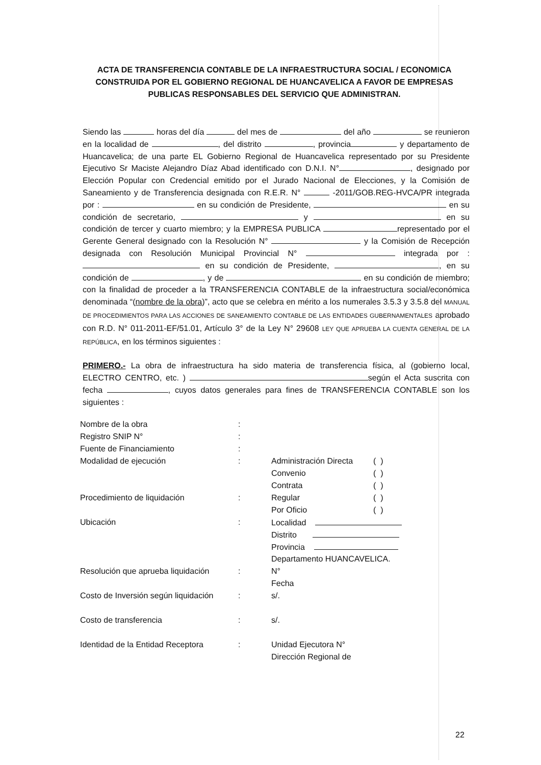ACTA DE TRANSFERENCIA CONTABLE DE LA INFRAESTRUCTURA SOCIAL / ECONOMICA CONSTRUIDA POR EL GOBIERNO REGIONAL DE HUANCAVELICA A FAVOR DE EMPRESAS PUBLICAS RESPONSABLES DEL SERVICIO QUE ADMINISTRAN.
Siendo las horas del día del mes de del año se reunieron en la localidad de , del distrito , provincia y departamento de Huancavelica; de una parte EL Gobierno Regional de Huancavelica representado por su Presidente Ejecutivo Sr Maciste Alejandro Díaz Abad identificado con D.N.I. N° , designado por Elección Popular con Credencial emitido por el Jurado Nacional de Elecciones, y la Comisión de Saneamiento y de Transferencia designada con R.E.R. N° -2011/GOB.REG-HVCA/PR integrada por : en su condición de Presidente, en su condición de secretario, y en su condición de tercer y cuarto miembro; y la EMPRESA PUBLICA representado por el Gerente General designado con la Resolución N° y la Comisión de Recepción designada con Resolución Municipal Provincial N° integrada por : en su condición de Presidente, , en su condición de , y de en su condición de miembro; con la finalidad de proceder a la TRANSFERENCIA CONTABLE de la infraestructura social/económica denominada “(nombre de la obra)”, acto que se celebra en mérito a los numerales 3.5.3 y 3.5.8 del MANUAL DE PROCEDIMIENTOS PARA LAS ACCIONES DE SANEAMIENTO CONTABLE DE LAS ENTIDADES GUBERNAMENTALES aprobado con R.D. N° 011-2011-EF/51.01, Artículo 3° de la Ley N° 29608 LEY QUE APRUEBA LA CUENTA GENERAL DE LA REPÚBLICA, en los términos siguientes :
PRIMERO.- La obra de infraestructura ha sido materia de transferencia física, al (gobierno local, ELECTRO CENTRO, etc. ) según el Acta suscrita con fecha , cuyos datos generales para fines de TRANSFERENCIA CONTABLE son los siguientes :
| Nombre de la obra | : | | |
| Registro SNIP N° | : | | |
| Fuente de Financiamiento | : | | |
| Modalidad de ejecución | : | Administración Directa | ( ) |
| | | Convenio | ( ) |
| | | Contrata | ( ) |
| Procedimiento de liquidación | : | Regular | ( ) |
| | | Por Oficio | ( ) |
| Ubicación | : | Localidad | |
| | | Distrito | |
| | | Provincia | |
| | | Departamento HUANCAVELICA. | |
| Resolución que aprueba liquidación | : | N° | |
| | | Fecha | |
| Costo de Inversión según liquidación | : | s/. | |
| Costo de transferencia | : | s/. | |
| Identidad de la Entidad Receptora | : | Unidad Ejecutora N° | |
| | | Dirección Regional de | |
22